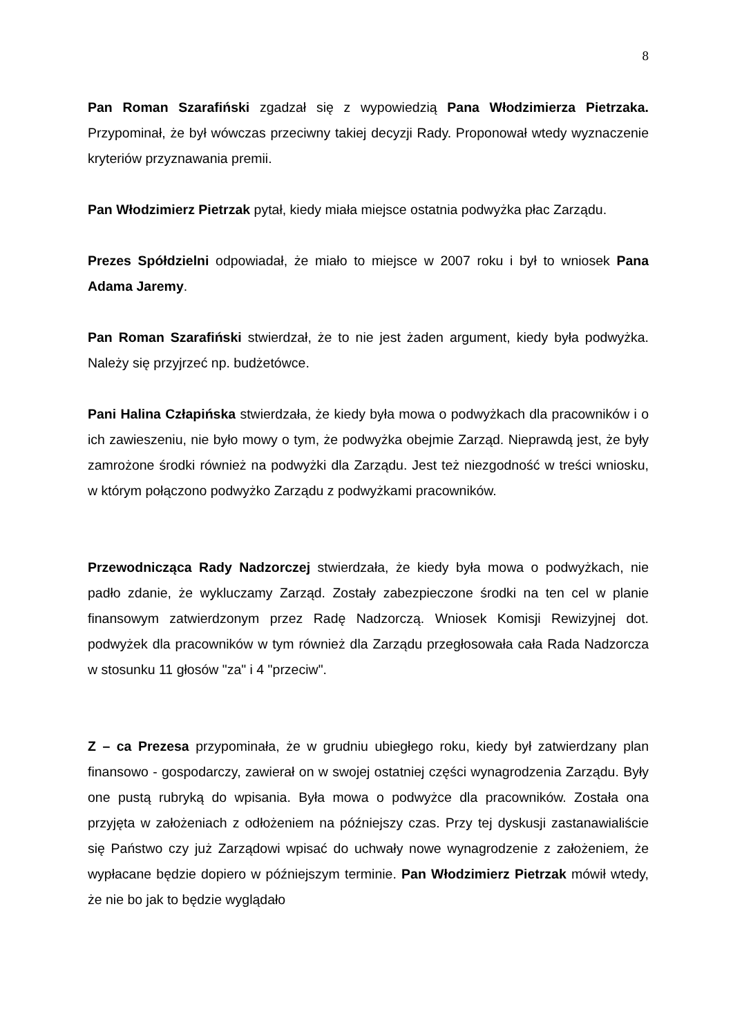8
Pan Roman Szarafiński zgadzał się z wypowiedzią Pana Włodzimierza Pietrzaka. Przypominał, że był wówczas przeciwny takiej decyzji Rady. Proponował wtedy wyznaczenie kryteriów przyznawania premii.
Pan Włodzimierz Pietrzak pytał, kiedy miała miejsce ostatnia podwyżka płac Zarządu.
Prezes Spółdzielni odpowiadał, że miało to miejsce w 2007 roku i był to wniosek Pana Adama Jaremy.
Pan Roman Szarafiński stwierdzał, że to nie jest żaden argument, kiedy była podwyżka. Należy się przyjrzeć np. budżetówce.
Pani Halina Człapińska stwierdzała, że kiedy była mowa o podwyżkach dla pracowników i o ich zawieszeniu, nie było mowy o tym, że podwyżka obejmie Zarząd. Nieprawdą jest, że były zamrożone środki również na podwyżki dla Zarządu. Jest też niezgodność w treści wniosku, w którym połączono podwyżko Zarządu z podwyżkami pracowników.
Przewodnicząca Rady Nadzorczej stwierdzała, że kiedy była mowa o podwyżkach, nie padło zdanie, że wykluczamy Zarząd. Zostały zabezpieczone środki na ten cel w planie finansowym zatwierdzonym przez Radę Nadzorczą. Wniosek Komisji Rewizyjnej dot. podwyżek dla pracowników w tym również dla Zarządu przegłosowała cała Rada Nadzorcza w stosunku 11 głosów "za" i 4 "przeciw".
Z – ca Prezesa przypominała, że w grudniu ubiegłego roku, kiedy był zatwierdzany plan finansowo - gospodarczy, zawierał on w swojej ostatniej części wynagrodzenia Zarządu. Były one pustą rubryką do wpisania. Była mowa o podwyżce dla pracowników. Została ona przyjęta w założeniach z odłożeniem na późniejszy czas. Przy tej dyskusji zastanawialiście się Państwo czy już Zarządowi wpisać do uchwały nowe wynagrodzenie z założeniem, że wypłacane będzie dopiero w późniejszym terminie. Pan Włodzimierz Pietrzak mówił wtedy, że nie bo jak to będzie wyglądało